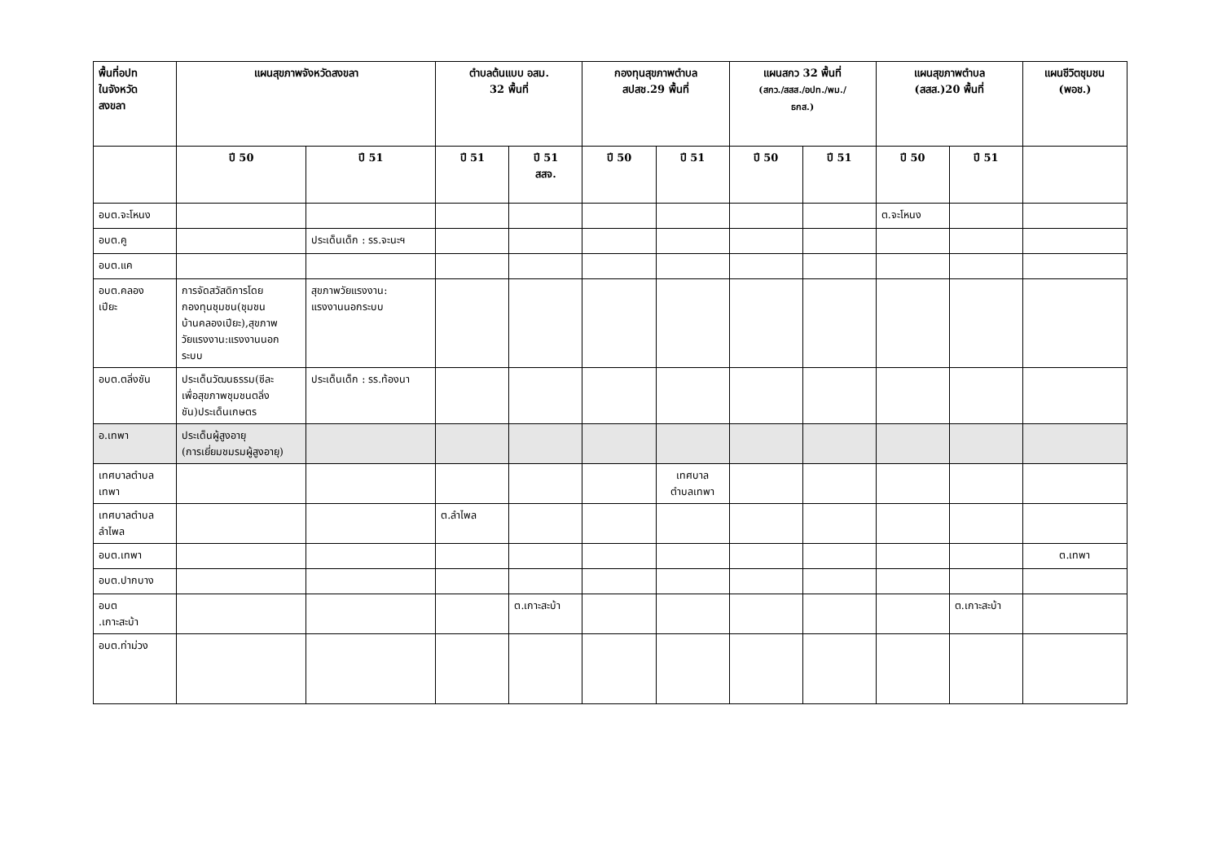| พื้นที่อปท ในจังหวัด สงขลา | แผนสุขภาพจังหวัดสงขลา | | ตำบลต้นแบบ อสม. 32 พื้นที่ | | กองทุนสุขภาพตำบล สปสช.29 พื้นที่ | | แผนสกว 32 พื้นที่ (สกว./สสส./อปท./พม./ ธกส.) | | แผนสุขภาพตำบล (สสส.)20 พื้นที่ | | แผนชีวิตชุมชน (พอช.) |
| --- | --- | --- | --- | --- | --- | --- | --- | --- | --- | --- | --- |
| | ปี 50 | ปี 51 | ปี 51 | ปี 51 สสจ. | ปี 50 | ปี 51 | ปี 50 | ปี 51 | ปี 50 | ปี 51 | |
| อบต.จะโหนง | | | | | | | | | ต.จะโหนง | | |
| อบต.คู | | ประเด็นเด็ก : รร.จะนะฯ | | | | | | | | | |
| อบต.แค | | | | | | | | | | | |
| อบต.คลอง เปียะ | การจัดสวัสดิการโดย กองทุนชุมชน(ชุมชน บ้านคลองเปียะ),สุขภาพ วัยแรงงาน:แรงงานนอก ระบบ | สุขภาพวัยแรงงาน: แรงงานนอกระบบ | | | | | | | | | |
| อบต.ตลิ่งชัน | ประเด็นวัฒนธรรม(ซีละ เพื่อสุขภาพชุมชนตลิ่ง ชัน)ประเด็นเกษตร | ประเด็นเด็ก : รร.ท้องนา | | | | | | | | | |
| อ.เทพา | ประเด็นผู้สูงอายุ (การเยี่ยมชมรมผู้สูงอายุ) | | | | | | | | | | |
| เทศบาลตำบล เทพา | | | | | | เทศบาล ตำบลเทพา | | | | | |
| เทศบาลตำบล ลำไพล | | | ต.ลำไพล | | | | | | | | |
| อบต.เทพา | | | | | | | | | | | ต.เทพา |
| อบต.ปากบาง | | | | | | | | | | | |
| อบต .เกาะสะบ้า | | | | ต.เกาะสะบ้า | | | | | | ต.เกาะสะบ้า | |
| อบต.ท่าม่วง | | | | | | | | | | | |